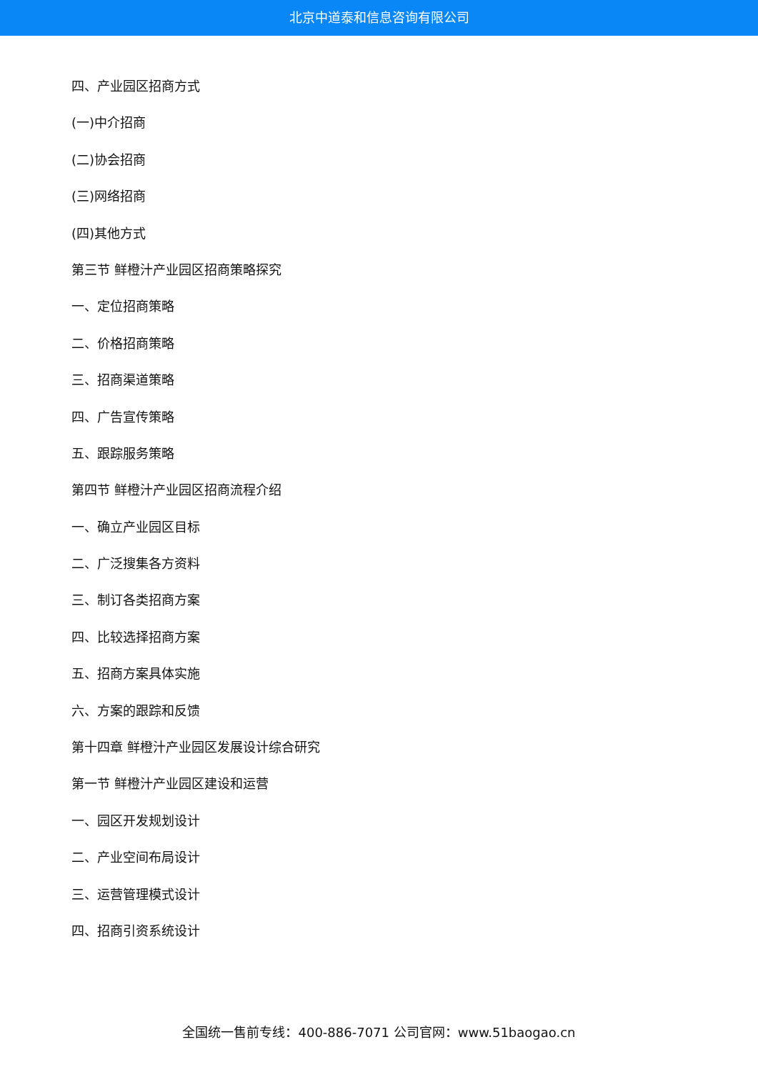北京中道泰和信息咨询有限公司
四、产业园区招商方式
(一)中介招商
(二)协会招商
(三)网络招商
(四)其他方式
第三节 鲜橙汁产业园区招商策略探究
一、定位招商策略
二、价格招商策略
三、招商渠道策略
四、广告宣传策略
五、跟踪服务策略
第四节 鲜橙汁产业园区招商流程介绍
一、确立产业园区目标
二、广泛搜集各方资料
三、制订各类招商方案
四、比较选择招商方案
五、招商方案具体实施
六、方案的跟踪和反馈
第十四章 鲜橙汁产业园区发展设计综合研究
第一节 鲜橙汁产业园区建设和运营
一、园区开发规划设计
二、产业空间布局设计
三、运营管理模式设计
四、招商引资系统设计
全国统一售前专线：400-886-7071 公司官网：www.51baogao.cn